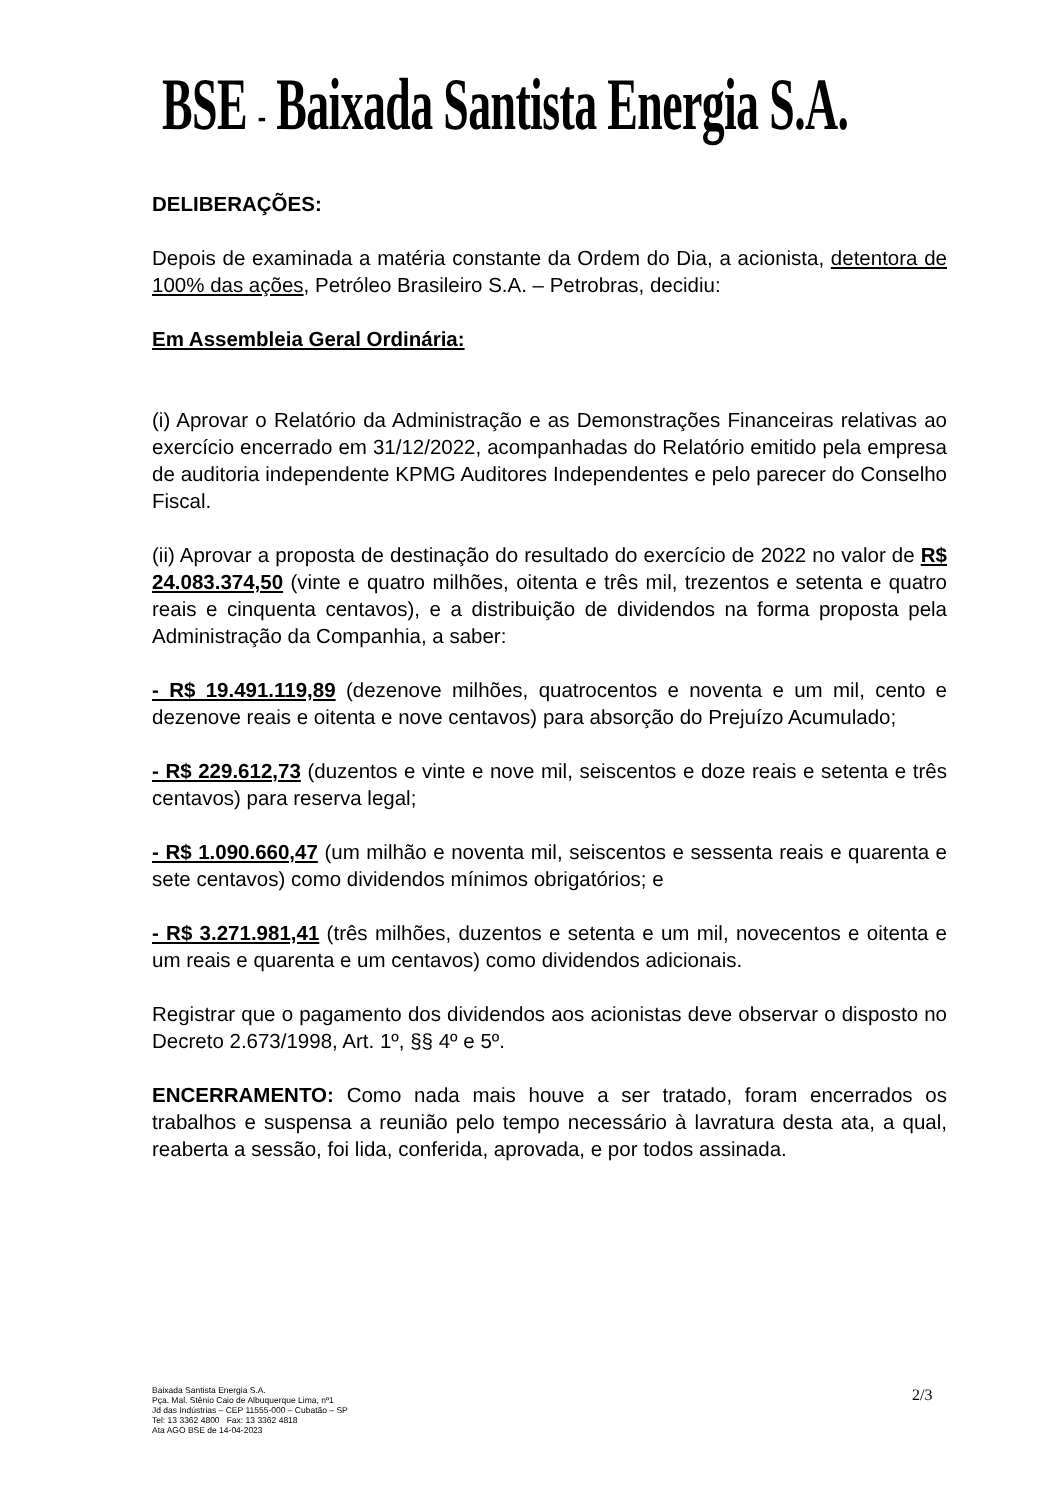BSE - Baixada Santista Energia S.A.
DELIBERAÇÕES:
Depois de examinada a matéria constante da Ordem do Dia, a acionista, detentora de 100% das ações, Petróleo Brasileiro S.A. – Petrobras, decidiu:
Em Assembleia Geral Ordinária:
(i) Aprovar o Relatório da Administração e as Demonstrações Financeiras relativas ao exercício encerrado em 31/12/2022, acompanhadas do Relatório emitido pela empresa de auditoria independente KPMG Auditores Independentes e pelo parecer do Conselho Fiscal.
(ii) Aprovar a proposta de destinação do resultado do exercício de 2022 no valor de R$ 24.083.374,50 (vinte e quatro milhões, oitenta e três mil, trezentos e setenta e quatro reais e cinquenta centavos), e a distribuição de dividendos na forma proposta pela Administração da Companhia, a saber:
- R$ 19.491.119,89 (dezenove milhões, quatrocentos e noventa e um mil, cento e dezenove reais e oitenta e nove centavos) para absorção do Prejuízo Acumulado;
- R$ 229.612,73 (duzentos e vinte e nove mil, seiscentos e doze reais e setenta e três centavos) para reserva legal;
- R$ 1.090.660,47 (um milhão e noventa mil, seiscentos e sessenta reais e quarenta e sete centavos) como dividendos mínimos obrigatórios; e
- R$ 3.271.981,41 (três milhões, duzentos e setenta e um mil, novecentos e oitenta e um reais e quarenta e um centavos) como dividendos adicionais.
Registrar que o pagamento dos dividendos aos acionistas deve observar o disposto no Decreto 2.673/1998, Art. 1º, §§ 4º e 5º.
ENCERRAMENTO: Como nada mais houve a ser tratado, foram encerrados os trabalhos e suspensa a reunião pelo tempo necessário à lavratura desta ata, a qual, reaberta a sessão, foi lida, conferida, aprovada, e por todos assinada.
Baixada Santista Energia S.A.
Pça. Mal. Stênio Caio de Albuquerque Lima, nº1
Jd das Indústrias – CEP 11555-000 – Cubatão – SP
Tel: 13 3362 4800 Fax: 13 3362 4818
Ata AGO BSE de 14-04-2023
2/3